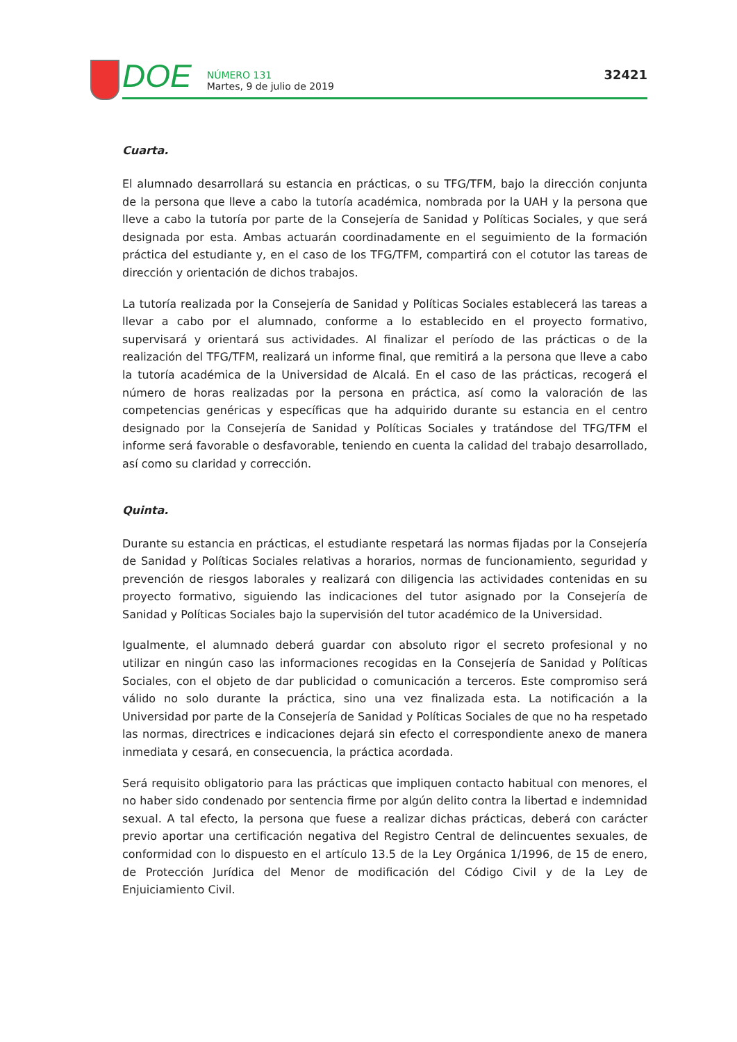DOE
NÚMERO 131
Martes, 9 de julio de 2019
32421
Cuarta.
El alumnado desarrollará su estancia en prácticas, o su TFG/TFM, bajo la dirección conjunta de la persona que lleve a cabo la tutoría académica, nombrada por la UAH y la persona que lleve a cabo la tutoría por parte de la Consejería de Sanidad y Políticas Sociales, y que será designada por esta. Ambas actuarán coordinadamente en el seguimiento de la formación práctica del estudiante y, en el caso de los TFG/TFM, compartirá con el cotutor las tareas de dirección y orientación de dichos trabajos.
La tutoría realizada por la Consejería de Sanidad y Políticas Sociales establecerá las tareas a llevar a cabo por el alumnado, conforme a lo establecido en el proyecto formativo, supervisará y orientará sus actividades. Al finalizar el período de las prácticas o de la realización del TFG/TFM, realizará un informe final, que remitirá a la persona que lleve a cabo la tutoría académica de la Universidad de Alcalá. En el caso de las prácticas, recogerá el número de horas realizadas por la persona en práctica, así como la valoración de las competencias genéricas y específicas que ha adquirido durante su estancia en el centro designado por la Consejería de Sanidad y Políticas Sociales y tratándose del TFG/TFM el informe será favorable o desfavorable, teniendo en cuenta la calidad del trabajo desarrollado, así como su claridad y corrección.
Quinta.
Durante su estancia en prácticas, el estudiante respetará las normas fijadas por la Consejería de Sanidad y Políticas Sociales relativas a horarios, normas de funcionamiento, seguridad y prevención de riesgos laborales y realizará con diligencia las actividades contenidas en su proyecto formativo, siguiendo las indicaciones del tutor asignado por la Consejería de Sanidad y Políticas Sociales bajo la supervisión del tutor académico de la Universidad.
Igualmente, el alumnado deberá guardar con absoluto rigor el secreto profesional y no utilizar en ningún caso las informaciones recogidas en la Consejería de Sanidad y Políticas Sociales, con el objeto de dar publicidad o comunicación a terceros. Este compromiso será válido no solo durante la práctica, sino una vez finalizada esta. La notificación a la Universidad por parte de la Consejería de Sanidad y Políticas Sociales de que no ha respetado las normas, directrices e indicaciones dejará sin efecto el correspondiente anexo de manera inmediata y cesará, en consecuencia, la práctica acordada.
Será requisito obligatorio para las prácticas que impliquen contacto habitual con menores, el no haber sido condenado por sentencia firme por algún delito contra la libertad e indemnidad sexual. A tal efecto, la persona que fuese a realizar dichas prácticas, deberá con carácter previo aportar una certificación negativa del Registro Central de delincuentes sexuales, de conformidad con lo dispuesto en el artículo 13.5 de la Ley Orgánica 1/1996, de 15 de enero, de Protección Jurídica del Menor de modificación del Código Civil y de la Ley de Enjuiciamiento Civil.